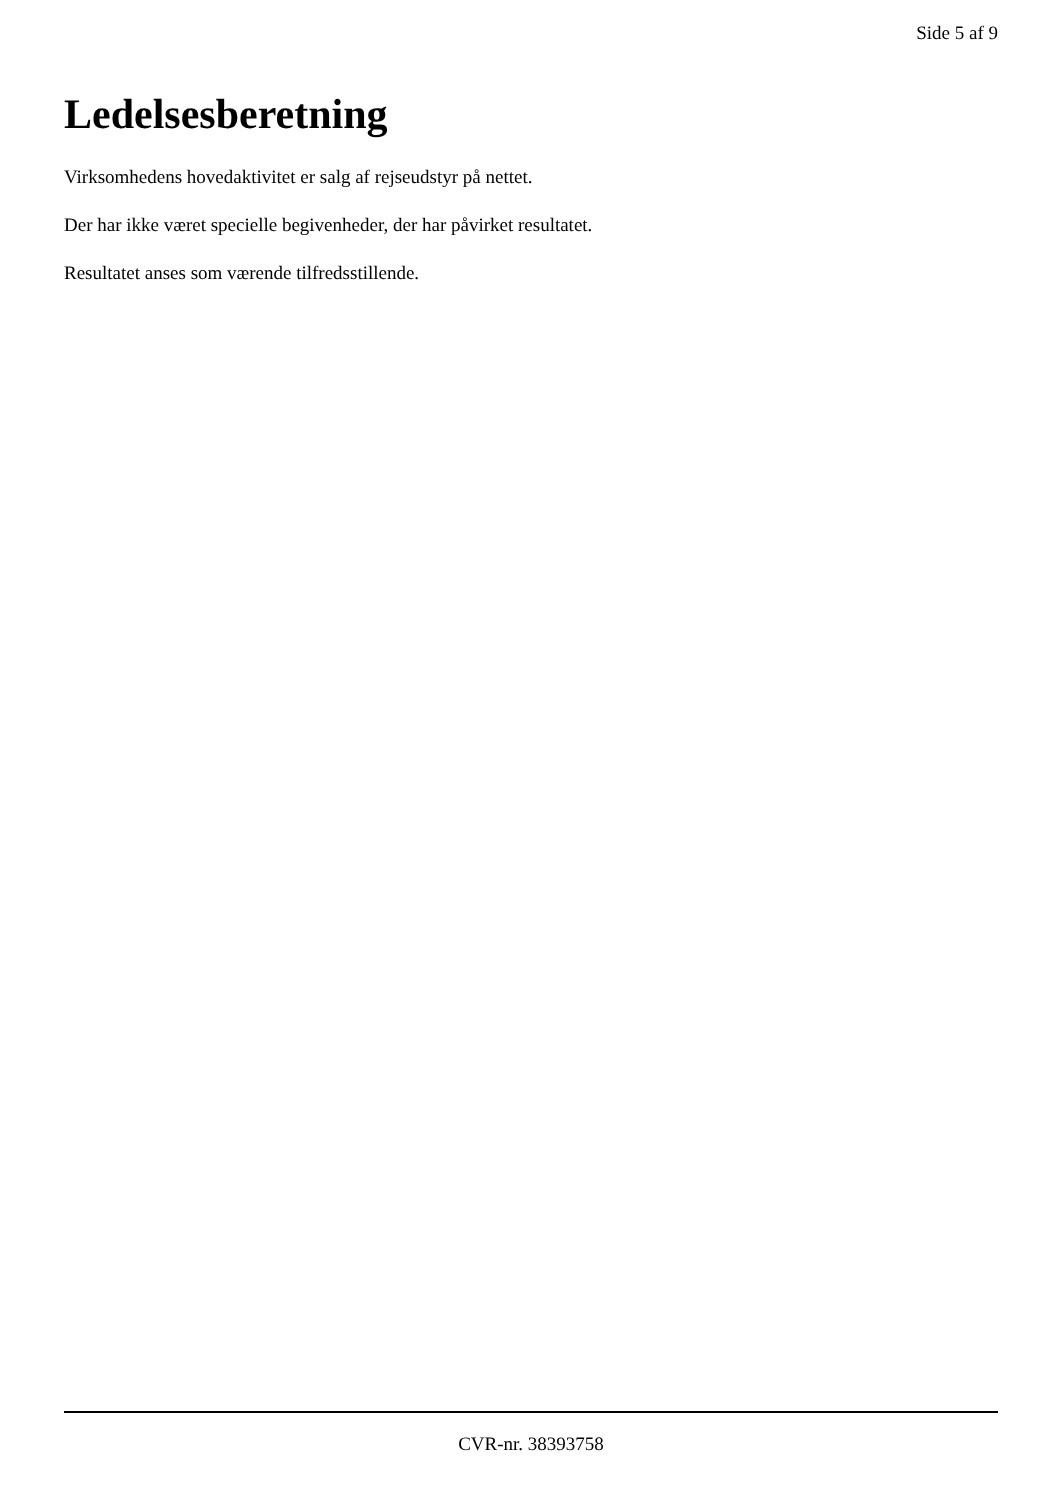Side 5 af 9
Ledelsesberetning
Virksomhedens hovedaktivitet er salg af rejseudstyr på nettet.
Der har ikke været specielle begivenheder, der har påvirket resultatet.
Resultatet anses som værende tilfredsstillende.
CVR-nr. 38393758